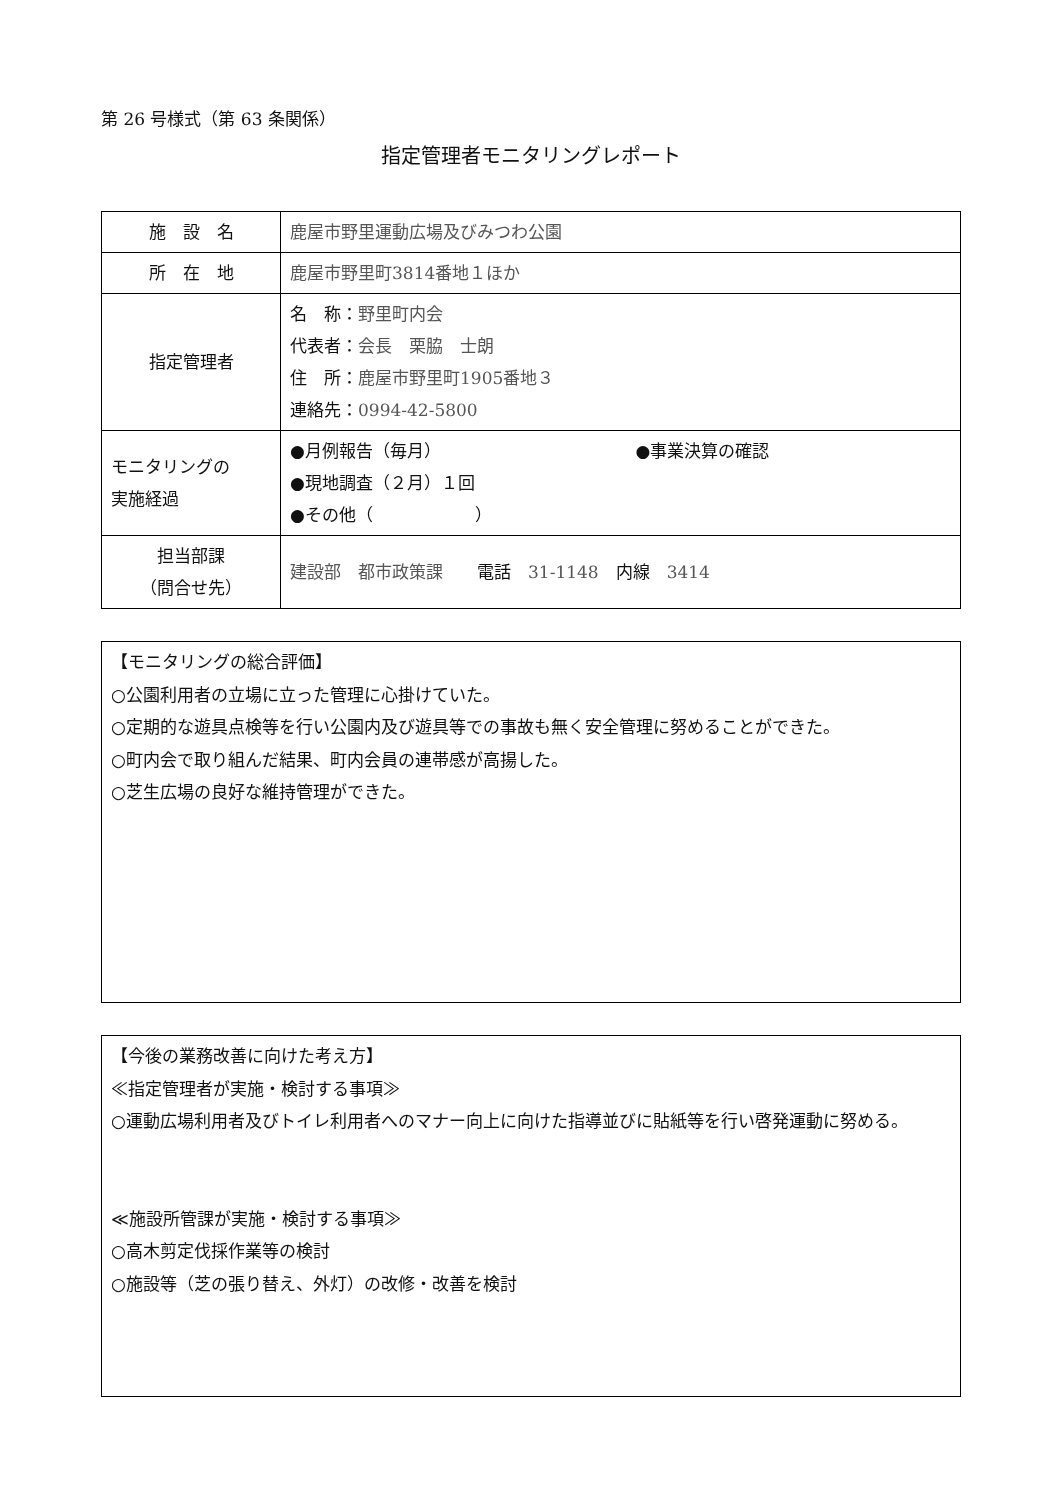第 26 号様式（第 63 条関係）
指定管理者モニタリングレポート
| 施 設 名 | 鹿屋市野里運動広場及びみつわ公園 |
| 所 在 地 | 鹿屋市野里町3814番地１ほか |
| 指定管理者 | 名 称： 野里町内会 代表者： 会長 栗脇 士朗 住 所： 鹿屋市野里町1905番地３ 連絡先： 0994-42-5800 |
| モニタリングの 実施経過 | ●月例報告（毎月） ●事業決算の確認 ●現地調査（２月）１回 ●その他（ ） |
| 担当部課 （問合せ先） | 建設部 都市政策課 電話 31-1148 内線 3414 |
【モニタリングの総合評価】
○公園利用者の立場に立った管理に心掛けていた。
○定期的な遊具点検等を行い公園内及び遊具等での事故も無く安全管理に努めることができた。
○町内会で取り組んだ結果、町内会員の連帯感が高揚した。
○芝生広場の良好な維持管理ができた。
【今後の業務改善に向けた考え方】
≪指定管理者が実施・検討する事項≫
○運動広場利用者及びトイレ利用者へのマナー向上に向けた指導並びに貼紙等を行い啓発運動に努める。
≪施設所管課が実施・検討する事項≫
○高木剪定伐採作業等の検討
○施設等（芝の張り替え、外灯）の改修・改善を検討